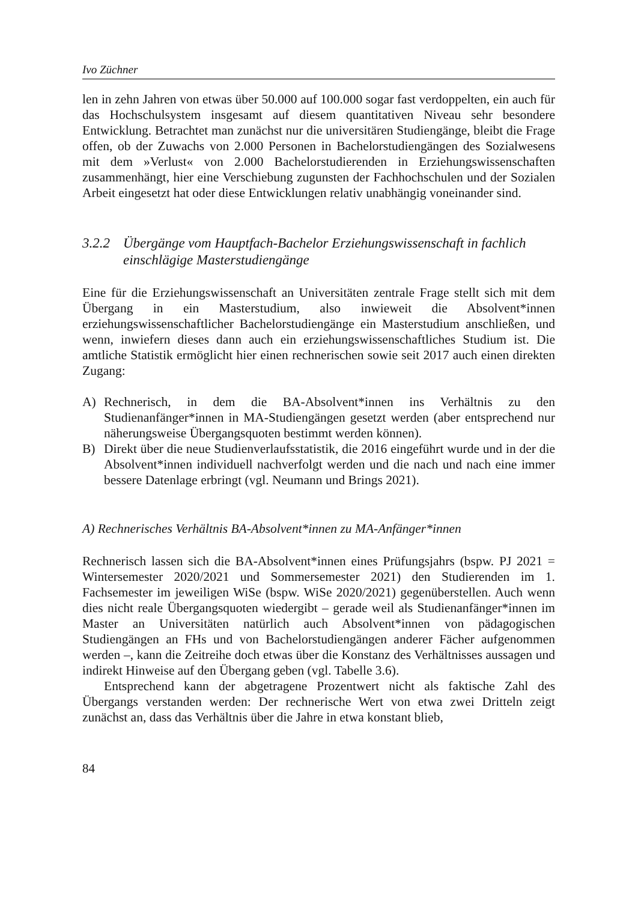Ivo Züchner
len in zehn Jahren von etwas über 50.000 auf 100.000 sogar fast verdoppelten, ein auch für das Hochschulsystem insgesamt auf diesem quantitativen Niveau sehr besondere Entwicklung. Betrachtet man zunächst nur die universitären Studiengänge, bleibt die Frage offen, ob der Zuwachs von 2.000 Personen in Bachelorstudiengängen des Sozialwesens mit dem »Verlust« von 2.000 Bachelorstudierenden in Erziehungswissenschaften zusammenhängt, hier eine Verschiebung zugunsten der Fachhochschulen und der Sozialen Arbeit eingesetzt hat oder diese Entwicklungen relativ unabhängig voneinander sind.
3.2.2 Übergänge vom Hauptfach-Bachelor Erziehungswissenschaft in fachlich einschlägige Masterstudiengänge
Eine für die Erziehungswissenschaft an Universitäten zentrale Frage stellt sich mit dem Übergang in ein Masterstudium, also inwieweit die Absolvent*innen erziehungswissenschaftlicher Bachelorstudiengänge ein Masterstudium anschließen, und wenn, inwiefern dieses dann auch ein erziehungswissenschaftliches Studium ist. Die amtliche Statistik ermöglicht hier einen rechnerischen sowie seit 2017 auch einen direkten Zugang:
A) Rechnerisch, in dem die BA-Absolvent*innen ins Verhältnis zu den Studienanfänger*innen in MA-Studiengängen gesetzt werden (aber entsprechend nur näherungsweise Übergangsquoten bestimmt werden können).
B) Direkt über die neue Studienverlaufsstatistik, die 2016 eingeführt wurde und in der die Absolvent*innen individuell nachverfolgt werden und die nach und nach eine immer bessere Datenlage erbringt (vgl. Neumann und Brings 2021).
A) Rechnerisches Verhältnis BA-Absolvent*innen zu MA-Anfänger*innen
Rechnerisch lassen sich die BA-Absolvent*innen eines Prüfungsjahrs (bspw. PJ 2021 = Wintersemester 2020/2021 und Sommersemester 2021) den Studierenden im 1. Fachsemester im jeweiligen WiSe (bspw. WiSe 2020/2021) gegenüberstellen. Auch wenn dies nicht reale Übergangsquoten wiedergibt – gerade weil als Studienanfänger*innen im Master an Universitäten natürlich auch Absolvent*innen von pädagogischen Studiengängen an FHs und von Bachelorstudiengängen anderer Fächer aufgenommen werden –, kann die Zeitreihe doch etwas über die Konstanz des Verhältnisses aussagen und indirekt Hinweise auf den Übergang geben (vgl. Tabelle 3.6).
Entsprechend kann der abgetragene Prozentwert nicht als faktische Zahl des Übergangs verstanden werden: Der rechnerische Wert von etwa zwei Dritteln zeigt zunächst an, dass das Verhältnis über die Jahre in etwa konstant blieb,
84